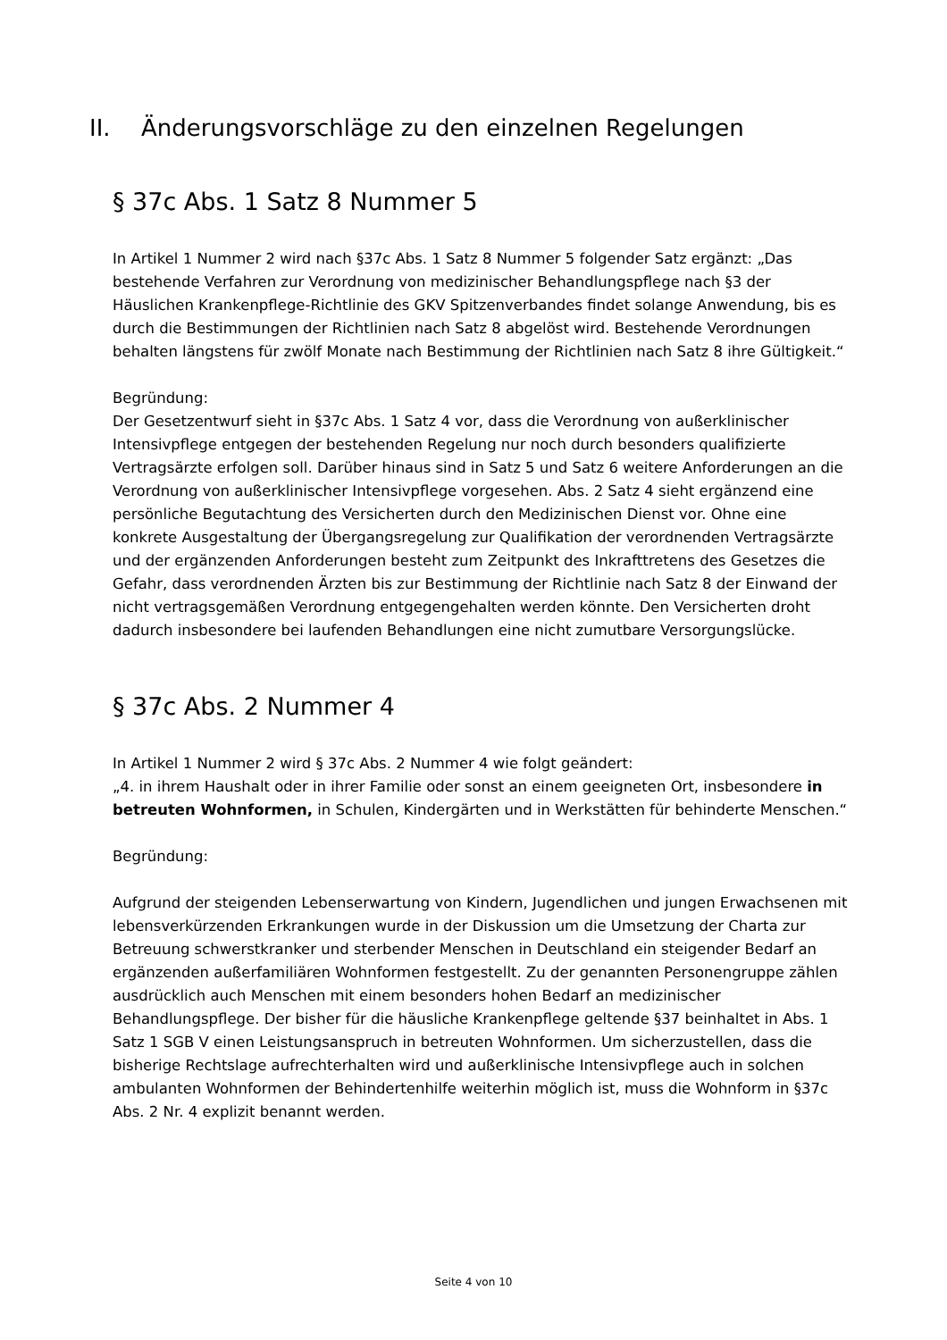II. Änderungsvorschläge zu den einzelnen Regelungen
§ 37c Abs. 1 Satz 8 Nummer 5
In Artikel 1 Nummer 2 wird nach §37c Abs. 1 Satz 8 Nummer 5 folgender Satz ergänzt: „Das bestehende Verfahren zur Verordnung von medizinischer Behandlungspflege nach §3 der Häuslichen Krankenpflege-Richtlinie des GKV Spitzenverbandes findet solange Anwendung, bis es durch die Bestimmungen der Richtlinien nach Satz 8 abgelöst wird. Bestehende Verordnungen behalten längstens für zwölf Monate nach Bestimmung der Richtlinien nach Satz 8 ihre Gültigkeit.“
Begründung:
Der Gesetzentwurf sieht in §37c Abs. 1 Satz 4 vor, dass die Verordnung von außerklinischer Intensivpflege entgegen der bestehenden Regelung nur noch durch besonders qualifizierte Vertragsärzte erfolgen soll. Darüber hinaus sind in Satz 5 und Satz 6 weitere Anforderungen an die Verordnung von außerklinischer Intensivpflege vorgesehen. Abs. 2 Satz 4 sieht ergänzend eine persönliche Begutachtung des Versicherten durch den Medizinischen Dienst vor. Ohne eine konkrete Ausgestaltung der Übergangsregelung zur Qualifikation der verordnenden Vertragsärzte und der ergänzenden Anforderungen besteht zum Zeitpunkt des Inkrafttretens des Gesetzes die Gefahr, dass verordnenden Ärzten bis zur Bestimmung der Richtlinie nach Satz 8 der Einwand der nicht vertragsgemäßen Verordnung entgegengehalten werden könnte. Den Versicherten droht dadurch insbesondere bei laufenden Behandlungen eine nicht zumutbare Versorgungslücke.
§ 37c Abs. 2 Nummer 4
In Artikel 1 Nummer 2 wird § 37c Abs. 2 Nummer 4 wie folgt geändert:
„4. in ihrem Haushalt oder in ihrer Familie oder sonst an einem geeigneten Ort, insbesondere in betreuten Wohnformen, in Schulen, Kindergärten und in Werkstätten für behinderte Menschen.“
Begründung:
Aufgrund der steigenden Lebenserwartung von Kindern, Jugendlichen und jungen Erwachsenen mit lebensverkürzenden Erkrankungen wurde in der Diskussion um die Umsetzung der Charta zur Betreuung schwerstkranker und sterbender Menschen in Deutschland ein steigender Bedarf an ergänzenden außerfamiliären Wohnformen festgestellt. Zu der genannten Personengruppe zählen ausdrücklich auch Menschen mit einem besonders hohen Bedarf an medizinischer Behandlungspflege. Der bisher für die häusliche Krankenpflege geltende §37 beinhaltet in Abs. 1 Satz 1 SGB V einen Leistungsanspruch in betreuten Wohnformen. Um sicherzustellen, dass die bisherige Rechtslage aufrechterhalten wird und außerklinische Intensivpflege auch in solchen ambulanten Wohnformen der Behindertenhilfe weiterhin möglich ist, muss die Wohnform in §37c Abs. 2 Nr. 4 explizit benannt werden.
Seite 4 von 10